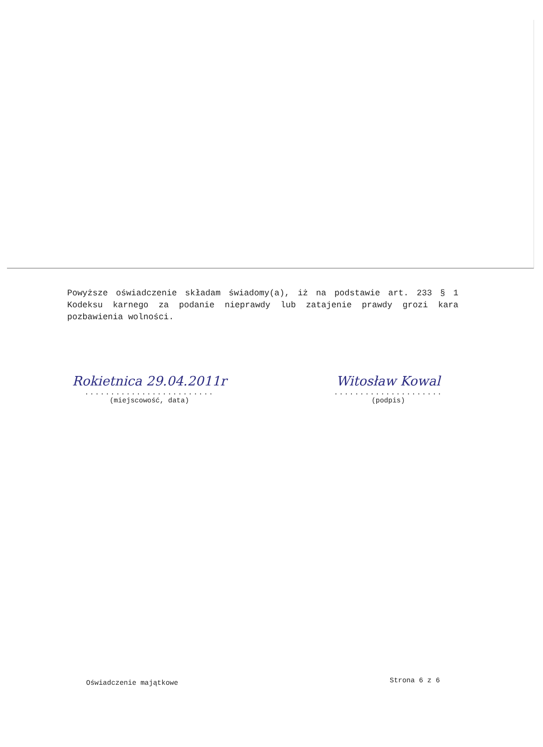Powyższe oświadczenie składam świadomy(a), iż na podstawie art. 233 § 1 Kodeksu karnego za podanie nieprawdy lub zatajenie prawdy grozi kara pozbawienia wolności.
Rokietnica 29.04.2011r
.........................
(miejscowość, data)
Witosław Kowal
.....................
(podpis)
Oświadczenie majątkowe Strona 6 z 6